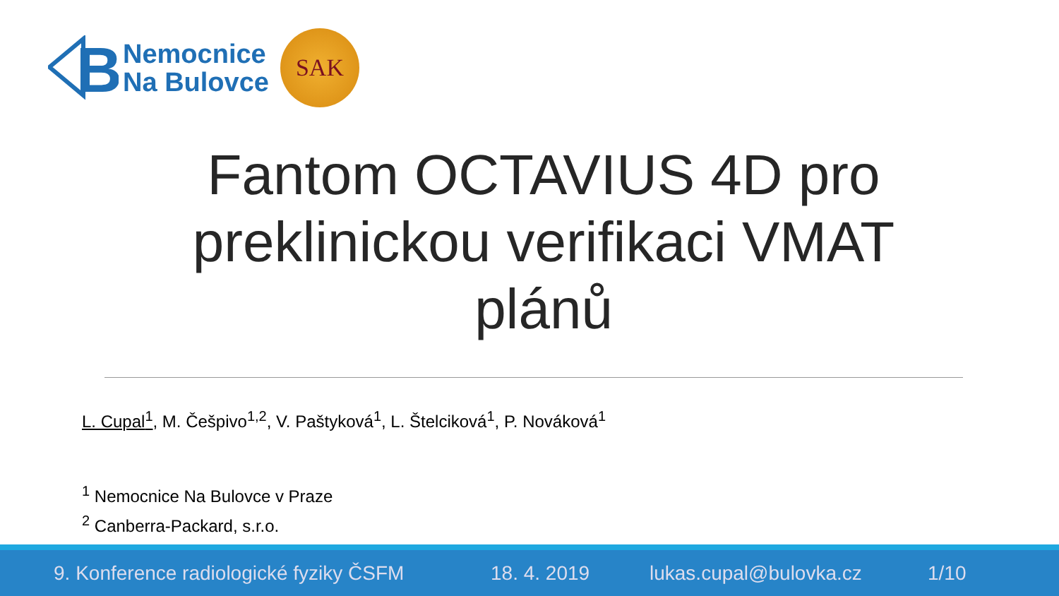B
Nemocnice
Na Bulovce
SAK
Fantom OCTAVIUS 4D pro preklinickou verifikaci VMAT plánů
L. Cupal<sup>1</sup>, M. Češpivo<sup>1,2</sup>, V. Paštyková<sup>1</sup>, L. Štelciková<sup>1</sup>, P. Nováková<sup>1</sup>
<sup>1</sup> Nemocnice Na Bulovce v Praze
<sup>2</sup> Canberra-Packard, s.r.o.
9. Konference radiologické fyziky ČSFM 18. 4. 2019 lukas.cupal@bulovka.cz 1/10